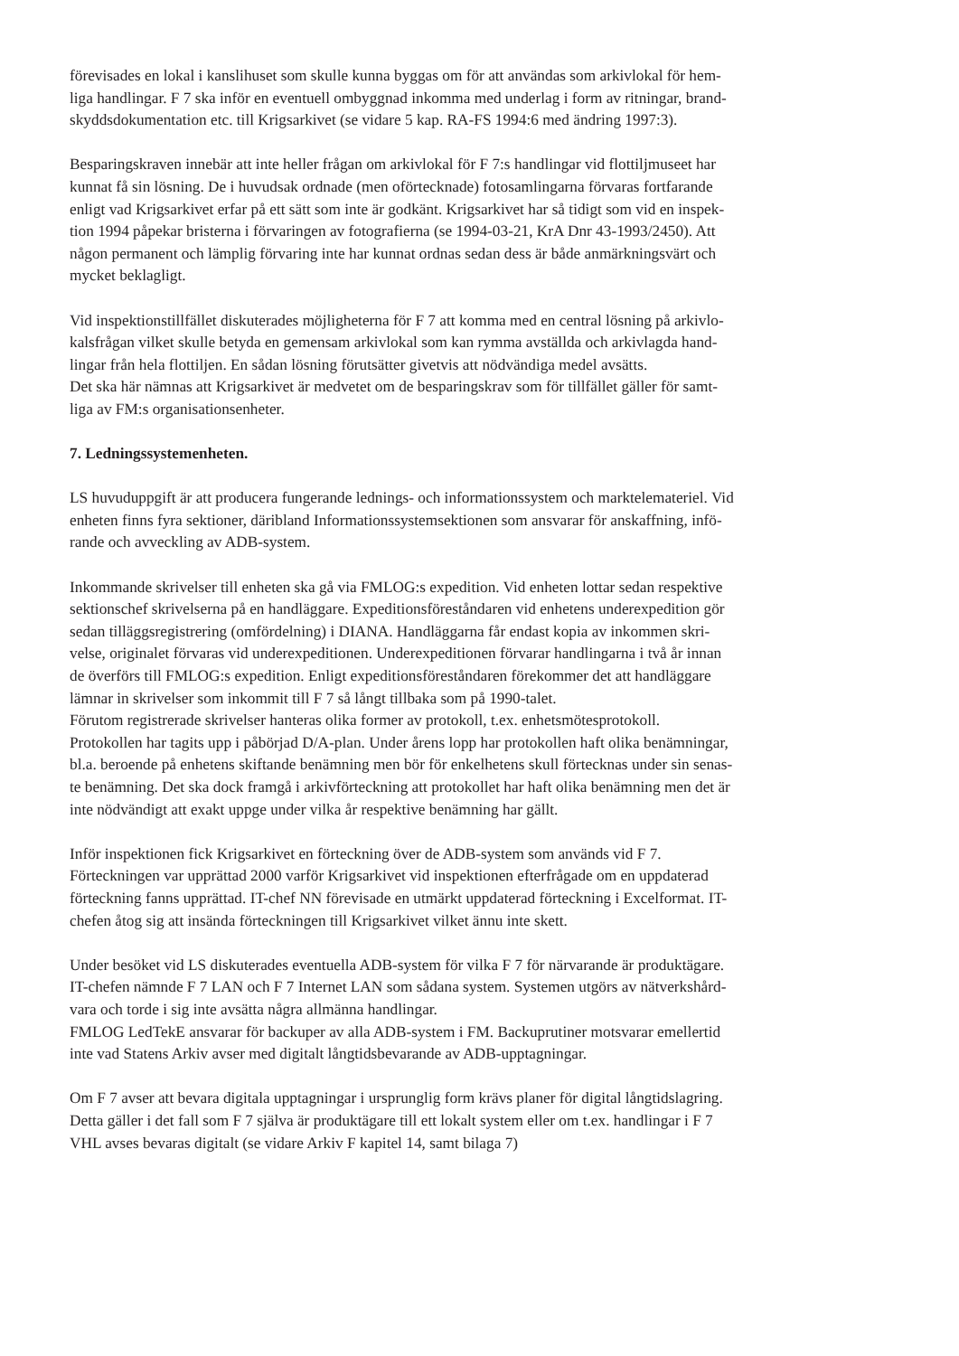förevisades en lokal i kanslihuset som skulle kunna byggas om för att användas som arkivlokal för hem-
liga handlingar. F 7 ska inför en eventuell ombyggnad inkomma med underlag i form av ritningar, brand-
skyddsdokumentation etc. till Krigsarkivet (se vidare 5 kap. RA-FS 1994:6 med ändring 1997:3).
Besparingskraven innebär att inte heller frågan om arkivlokal för F 7:s handlingar vid flottiljmuseet har
kunnat få sin lösning. De i huvudsak ordnade (men oförtecknade) fotosamlingarna förvaras fortfarande
enligt vad Krigsarkivet erfar på ett sätt som inte är godkänt. Krigsarkivet har så tidigt som vid en inspek-
tion 1994 påpekar bristerna i förvaringen av fotografierna (se 1994-03-21, KrA Dnr 43-1993/2450). Att
någon permanent och lämplig förvaring inte har kunnat ordnas sedan dess är både anmärkningsvärt och
mycket beklagligt.
Vid inspektionstillfället diskuterades möjligheterna för F 7 att komma med en central lösning på arkivlo-
kalsfrågan vilket skulle betyda en gemensam arkivlokal som kan rymma avställda och arkivlagda hand-
lingar från hela flottiljen. En sådan lösning förutsätter givetvis att nödvändiga medel avsätts.
Det ska här nämnas att Krigsarkivet är medvetet om de besparingskrav som för tillfället gäller för samt-
liga av FM:s organisationsenheter.
7. Ledningssystemenheten.
LS huvuduppgift är att producera fungerande lednings- och informationssystem och marktelemateriel. Vid
enheten finns fyra sektioner, däribland Informationssystemsektionen som ansvarar för anskaffning, infö-
rande och avveckling av ADB-system.
Inkommande skrivelser till enheten ska gå via FMLOG:s expedition. Vid enheten lottar sedan respektive
sektionschef skrivelserna på en handläggare. Expeditionsföreståndaren vid enhetens underexpedition gör
sedan tilläggsregistrering (omfördelning) i DIANA. Handläggarna får endast kopia av inkommen skri-
velse, originalet förvaras vid underexpeditionen. Underexpeditionen förvarar handlingarna i två år innan
de överförs till FMLOG:s expedition. Enligt expeditionsföreståndaren förekommer det att handläggare
lämnar in skrivelser som inkommit till F 7 så långt tillbaka som på 1990-talet.
Förutom registrerade skrivelser hanteras olika former av protokoll, t.ex. enhetsmötesprotokoll.
Protokollen har tagits upp i påbörjad D/A-plan. Under årens lopp har protokollen haft olika benämningar,
bl.a. beroende på enhetens skiftande benämning men bör för enkelhetens skull förtecknas under sin senas-
te benämning. Det ska dock framgå i arkivförteckning att protokollet har haft olika benämning men det är
inte nödvändigt att exakt uppge under vilka år respektive benämning har gällt.
Inför inspektionen fick Krigsarkivet en förteckning över de ADB-system som används vid F 7.
Förteckningen var upprättad 2000 varför Krigsarkivet vid inspektionen efterfrågade om en uppdaterad
förteckning fanns upprättad. IT-chef NN förevisade en utmärkt uppdaterad förteckning i Excelformat. IT-
chefen åtog sig att insända förteckningen till Krigsarkivet vilket ännu inte skett.
Under besöket vid LS diskuterades eventuella ADB-system för vilka F 7 för närvarande är produktägare.
IT-chefen nämnde F 7 LAN och F 7 Internet LAN som sådana system. Systemen utgörs av nätverkshård-
vara och torde i sig inte avsätta några allmänna handlingar.
FMLOG LedTekE ansvarar för backuper av alla ADB-system i FM. Backuprutiner motsvarar emellertid
inte vad Statens Arkiv avser med digitalt långtidsbevarande av ADB-upptagningar.
Om F 7 avser att bevara digitala upptagningar i ursprunglig form krävs planer för digital långtidslagring.
Detta gäller i det fall som F 7 själva är produktägare till ett lokalt system eller om t.ex. handlingar i F 7
VHL avses bevaras digitalt (se vidare Arkiv F kapitel 14, samt bilaga 7)